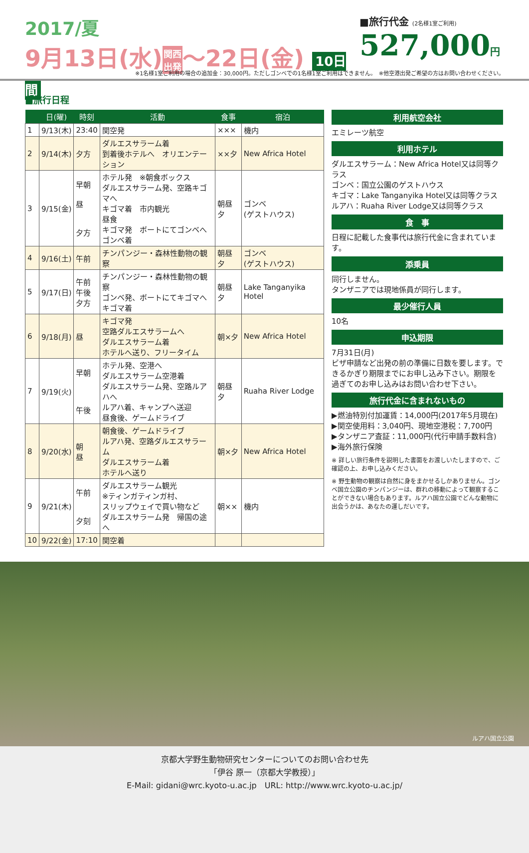2017/夏
9月13日(水)関西
出発〜22日(金) 10日間
■旅行代金 (2名様1室ご利用)
527,000円
※1名様1室ご利用の場合の追加金：30,000円。ただしゴンベでの1名様1室ご利用はできません。　※他空港出発ご希望の方はお問い合わせください。
■旅行日程
| | 日(曜) | 時刻 | 活動 | 食事 | 宿泊 |
| --- | --- | --- | --- | --- | --- |
| 1 | 9/13(木) | 23:40 | 関空発 | ××× | 機内 |
| 2 | 9/14(木) | 夕方 | ダルエスサラーム着 到着後ホテルへ オリエンテーション | ××夕 | New Africa Hotel |
| 3 | 9/15(金) | 早朝 昼 夕方 | ホテル発 ※朝食ボックス ダルエスサラーム発、空路キゴマへ キゴマ着 市内観光 昼食 キゴマ発 ボートにてゴンベへ ゴンベ着 | 朝昼夕 | ゴンベ (ゲストハウス) |
| 4 | 9/16(土) | 午前 | チンパンジー・森林性動物の観察 | 朝昼夕 | ゴンベ (ゲストハウス) |
| 5 | 9/17(日) | 午前 午後 夕方 | チンパンジー・森林性動物の観察 ゴンベ発、ボートにてキゴマへ キゴマ着 | 朝昼夕 | Lake Tanganyika Hotel |
| 6 | 9/18(月) | 昼 | キゴマ発 空路ダルエスサラームへ ダルエスサラーム着 ホテルへ送り、フリータイム | 朝×夕 | New Africa Hotel |
| 7 | 9/19(火) | 早朝 午後 | ホテル発、空港へ ダルエスサラーム空港着 ダルエスサラーム発、空路ルアハへ ルアハ着、キャンプへ送迎 昼食後、ゲームドライブ | 朝昼夕 | Ruaha River Lodge |
| 8 | 9/20(水) | 朝 昼 | 朝食後、ゲームドライブ ルアハ発、空路ダルエスサラーム ダルエスサラーム着 ホテルへ送り | 朝×夕 | New Africa Hotel |
| 9 | 9/21(木) | 午前 夕刻 | ダルエスサラーム観光 ※ティンガティンガ村、 スリップウェイで買い物など ダルエスサラーム発 帰国の途へ | 朝×× | 機内 |
| 10 | 9/22(金) | 17:10 | 関空着 | | |
利用航空会社
エミレーツ航空
利用ホテル
ダルエスサラーム：New Africa Hotel又は同等クラス
ゴンベ：国立公園のゲストハウス
キゴマ：Lake Tanganyika Hotel又は同等クラス
ルアハ：Ruaha River Lodge又は同等クラス
食　事
日程に記載した食事代は旅行代金に含まれています。
添乗員
同行しません。
タンザニアでは現地係員が同行します。
最少催行人員
10名
申込期限
7月31日(月)
ビザ申請など出発の前の準備に日数を要します。できるかぎり期限までにお申し込み下さい。期限を過ぎてのお申し込みはお問い合わせ下さい。
旅行代金に含まれないもの
▶燃油特別付加運賃：14,000円(2017年5月現在)
▶関空使用料：3,040円、現地空港税：7,700円
▶タンザニア査証：11,000円(代行申請手数料含)
▶海外旅行保険
※ 詳しい旅行条件を説明した書面をお渡しいたしますので、ご確認の上、お申し込みください。
※ 野生動物の観察は自然に身をまかせるしかありません。ゴンベ国立公園のチンパンジーは、群れの移動によって観察することができない場合もあります。ルアハ国立公園でどんな動物に出会うかは、あなたの運しだいです。
ルアハ国立公園
京都大学野生動物研究センターについてのお問い合わせ先
「伊谷 原一（京都大学教授）」
E-Mail: gidani@wrc.kyoto-u.ac.jp　URL: http://www.wrc.kyoto-u.ac.jp/